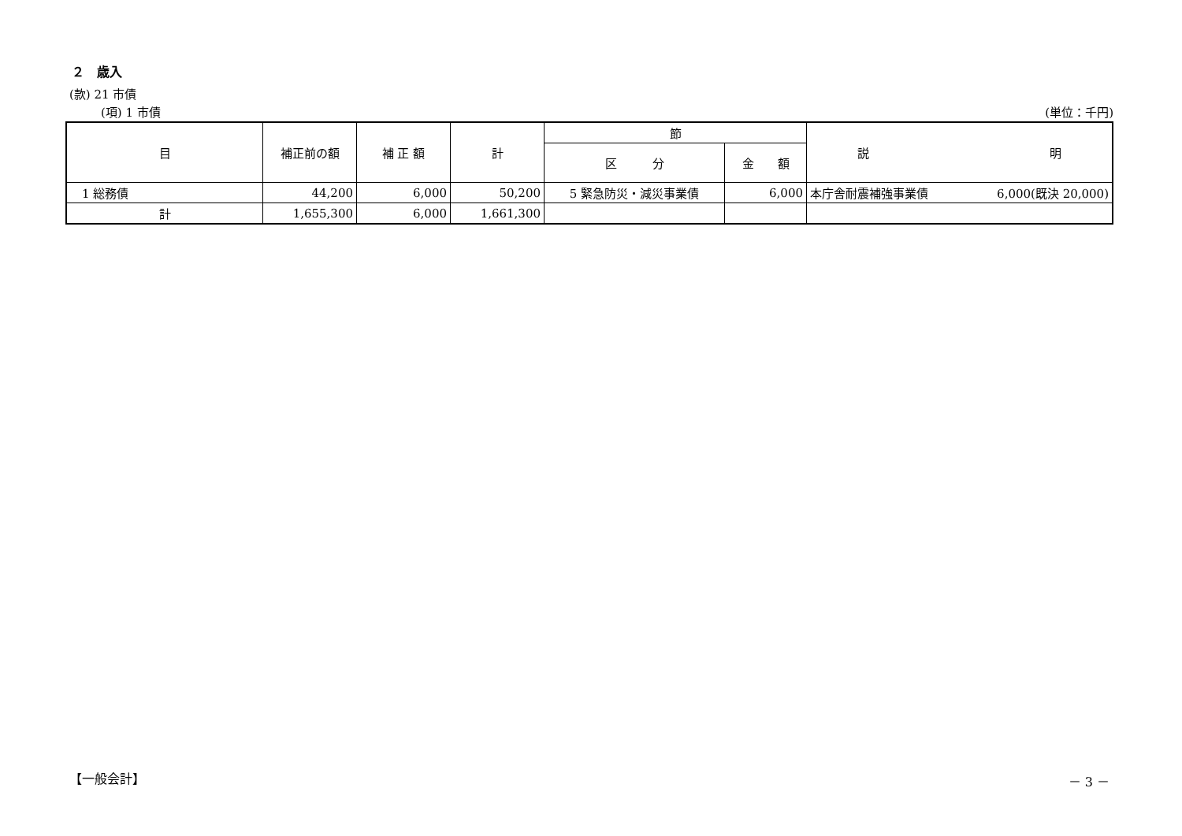２　歳入
(款) 21 市債
(項) 1 市債 (単位：千円)
| 目 | 補正前の額 | 補 正 額 | 計 | 節 | | 説 明 |
| --- | --- | --- | --- | --- | --- | --- |
| | | | | 区 分 | 金 額 | |
| 1 総務債 | 44,200 | 6,000 | 50,200 | 5 緊急防災・減災事業債 | 6,000 | 本庁舎耐震補強事業債 6,000(既決 20,000) |
| 計 | 1,655,300 | 6,000 | 1,661,300 | | | |
【一般会計】 － 3 －